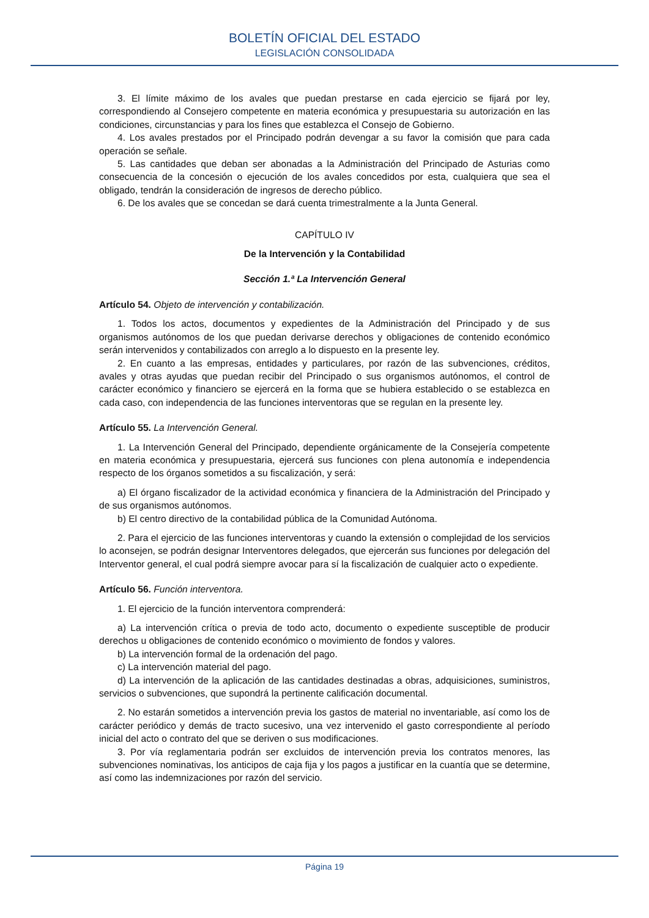BOLETÍN OFICIAL DEL ESTADO
LEGISLACIÓN CONSOLIDADA
3. El límite máximo de los avales que puedan prestarse en cada ejercicio se fijará por ley, correspondiendo al Consejero competente en materia económica y presupuestaria su autorización en las condiciones, circunstancias y para los fines que establezca el Consejo de Gobierno.
4. Los avales prestados por el Principado podrán devengar a su favor la comisión que para cada operación se señale.
5. Las cantidades que deban ser abonadas a la Administración del Principado de Asturias como consecuencia de la concesión o ejecución de los avales concedidos por esta, cualquiera que sea el obligado, tendrán la consideración de ingresos de derecho público.
6. De los avales que se concedan se dará cuenta trimestralmente a la Junta General.
CAPÍTULO IV
De la Intervención y la Contabilidad
Sección 1.ª La Intervención General
Artículo 54. Objeto de intervención y contabilización.
1. Todos los actos, documentos y expedientes de la Administración del Principado y de sus organismos autónomos de los que puedan derivarse derechos y obligaciones de contenido económico serán intervenidos y contabilizados con arreglo a lo dispuesto en la presente ley.
2. En cuanto a las empresas, entidades y particulares, por razón de las subvenciones, créditos, avales y otras ayudas que puedan recibir del Principado o sus organismos autónomos, el control de carácter económico y financiero se ejercerá en la forma que se hubiera establecido o se establezca en cada caso, con independencia de las funciones interventoras que se regulan en la presente ley.
Artículo 55. La Intervención General.
1. La Intervención General del Principado, dependiente orgánicamente de la Consejería competente en materia económica y presupuestaria, ejercerá sus funciones con plena autonomía e independencia respecto de los órganos sometidos a su fiscalización, y será:
a) El órgano fiscalizador de la actividad económica y financiera de la Administración del Principado y de sus organismos autónomos.
b) El centro directivo de la contabilidad pública de la Comunidad Autónoma.
2. Para el ejercicio de las funciones interventoras y cuando la extensión o complejidad de los servicios lo aconsejen, se podrán designar Interventores delegados, que ejercerán sus funciones por delegación del Interventor general, el cual podrá siempre avocar para sí la fiscalización de cualquier acto o expediente.
Artículo 56. Función interventora.
1. El ejercicio de la función interventora comprenderá:
a) La intervención crítica o previa de todo acto, documento o expediente susceptible de producir derechos u obligaciones de contenido económico o movimiento de fondos y valores.
b) La intervención formal de la ordenación del pago.
c) La intervención material del pago.
d) La intervención de la aplicación de las cantidades destinadas a obras, adquisiciones, suministros, servicios o subvenciones, que supondrá la pertinente calificación documental.
2. No estarán sometidos a intervención previa los gastos de material no inventariable, así como los de carácter periódico y demás de tracto sucesivo, una vez intervenido el gasto correspondiente al período inicial del acto o contrato del que se deriven o sus modificaciones.
3. Por vía reglamentaria podrán ser excluidos de intervención previa los contratos menores, las subvenciones nominativas, los anticipos de caja fija y los pagos a justificar en la cuantía que se determine, así como las indemnizaciones por razón del servicio.
Página 19